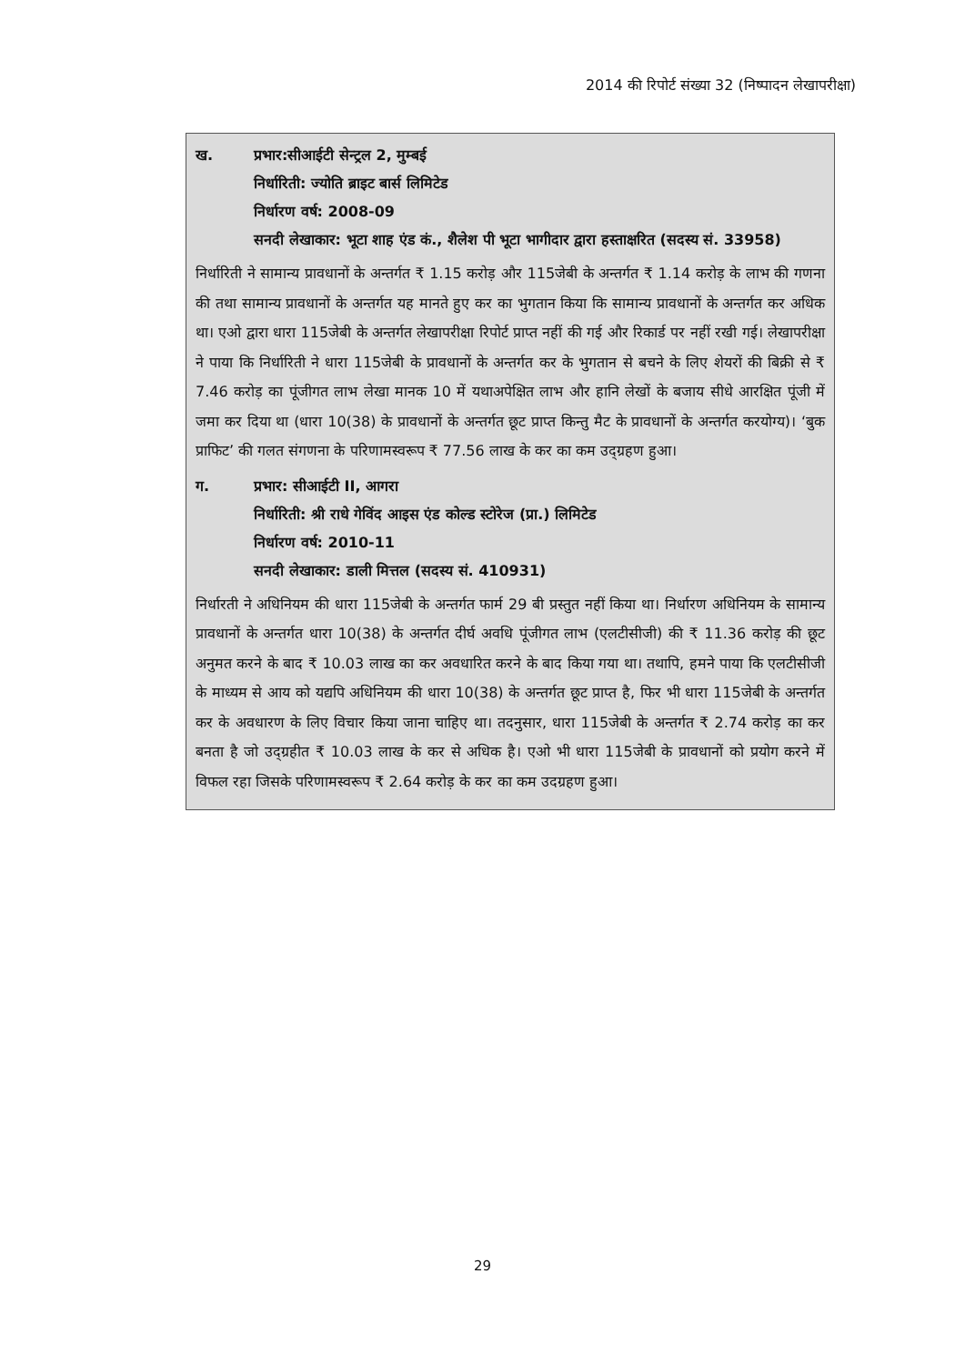2014 की रिपोर्ट संख्या 32 (निष्पादन लेखापरीक्षा)
ख. प्रभार:सीआईटी सेन्ट्रल 2, मुम्बई
निर्धारिती: ज्योति ब्राइट बार्स लिमिटेड
निर्धारण वर्ष: 2008-09
सनदी लेखाकार: भूटा शाह एंड कं., शैलेश पी भूटा भागीदार द्वारा हस्ताक्षरित (सदस्य सं. 33958)
निर्धारिती ने सामान्य प्रावधानों के अन्तर्गत ₹ 1.15 करोड़ और 115जेबी के अन्तर्गत ₹ 1.14 करोड़ के लाभ की गणना की तथा सामान्य प्रावधानों के अन्तर्गत यह मानते हुए कर का भुगतान किया कि सामान्य प्रावधानों के अन्तर्गत कर अधिक था। एओ द्वारा धारा 115जेबी के अन्तर्गत लेखापरीक्षा रिपोर्ट प्राप्त नहीं की गई और रिकार्ड पर नहीं रखी गई। लेखापरीक्षा ने पाया कि निर्धारिती ने धारा 115जेबी के प्रावधानों के अन्तर्गत कर के भुगतान से बचने के लिए शेयरों की बिक्री से ₹ 7.46 करोड़ का पूंजीगत लाभ लेखा मानक 10 में यथाअपेक्षित लाभ और हानि लेखों के बजाय सीधे आरक्षित पूंजी में जमा कर दिया था (धारा 10(38) के प्रावधानों के अन्तर्गत छूट प्राप्त किन्तु मैट के प्रावधानों के अन्तर्गत करयोग्य)। ‘बुक प्राफिट’ की गलत संगणना के परिणामस्वरूप ₹ 77.56 लाख के कर का कम उद्ग्रहण हुआ।
ग. प्रभार: सीआईटी II, आगरा
निर्धारिती: श्री राधे गेविंद आइस एंड कोल्ड स्टोरेज (प्रा.) लिमिटेड
निर्धारण वर्ष: 2010-11
सनदी लेखाकार: डाली मित्तल (सदस्य सं. 410931)
निर्धारती ने अधिनियम की धारा 115जेबी के अन्तर्गत फार्म 29 बी प्रस्तुत नहीं किया था। निर्धारण अधिनियम के सामान्य प्रावधानों के अन्तर्गत धारा 10(38) के अन्तर्गत दीर्घ अवधि पूंजीगत लाभ (एलटीसीजी) की ₹ 11.36 करोड़ की छूट अनुमत करने के बाद ₹ 10.03 लाख का कर अवधारित करने के बाद किया गया था। तथापि, हमने पाया कि एलटीसीजी के माध्यम से आय को यद्यपि अधिनियम की धारा 10(38) के अन्तर्गत छूट प्राप्त है, फिर भी धारा 115जेबी के अन्तर्गत कर के अवधारण के लिए विचार किया जाना चाहिए था। तदनुसार, धारा 115जेबी के अन्तर्गत ₹ 2.74 करोड़ का कर बनता है जो उद्ग्रहीत ₹ 10.03 लाख के कर से अधिक है। एओ भी धारा 115जेबी के प्रावधानों को प्रयोग करने में विफल रहा जिसके परिणामस्वरूप ₹ 2.64 करोड़ के कर का कम उदग्रहण हुआ।
29